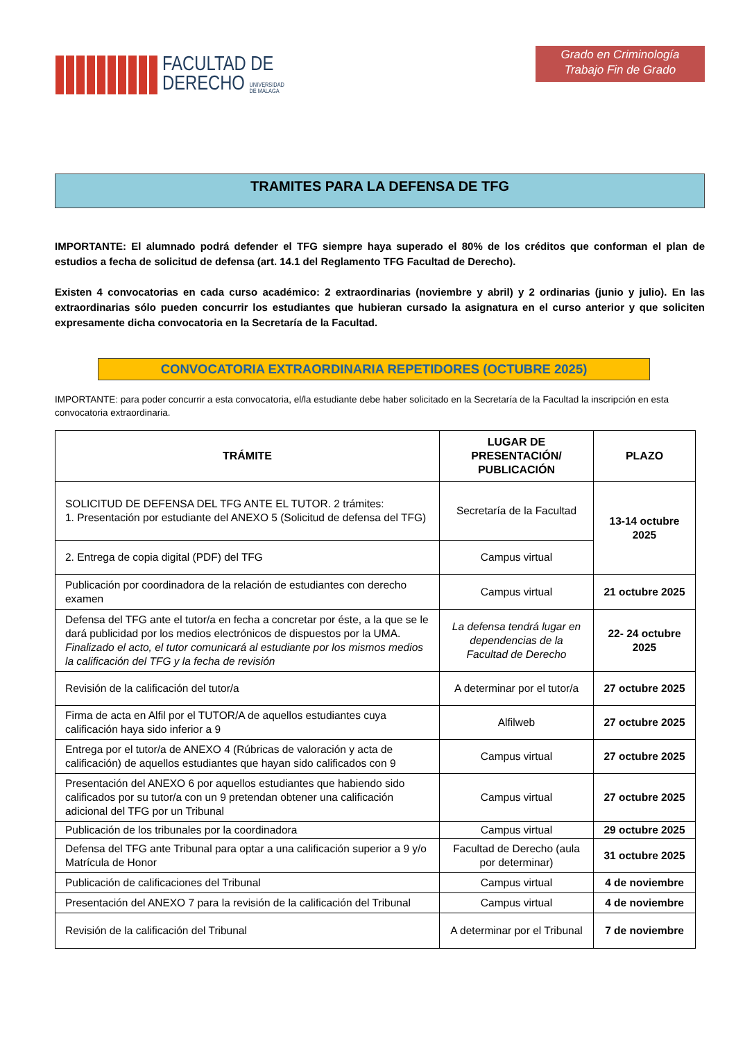FACULTAD DE
DERECHO UNIVERSIDAD
DE MÁLAGA
Grado en Criminología
Trabajo Fin de Grado
TRAMITES PARA LA DEFENSA DE TFG
IMPORTANTE: El alumnado podrá defender el TFG siempre haya superado el 80% de los créditos que conforman el plan de estudios a fecha de solicitud de defensa (art. 14.1 del Reglamento TFG Facultad de Derecho).
Existen 4 convocatorias en cada curso académico: 2 extraordinarias (noviembre y abril) y 2 ordinarias (junio y julio). En las extraordinarias sólo pueden concurrir los estudiantes que hubieran cursado la asignatura en el curso anterior y que soliciten expresamente dicha convocatoria en la Secretaría de la Facultad.
CONVOCATORIA EXTRAORDINARIA REPETIDORES (OCTUBRE 2025)
IMPORTANTE: para poder concurrir a esta convocatoria, el/la estudiante debe haber solicitado en la Secretaría de la Facultad la inscripción en esta convocatoria extraordinaria.
| TRÁMITE | LUGAR DE PRESENTACIÓN/ PUBLICACIÓN | PLAZO |
| --- | --- | --- |
| SOLICITUD DE DEFENSA DEL TFG ANTE EL TUTOR. 2 trámites: 1. Presentación por estudiante del ANEXO 5 (Solicitud de defensa del TFG) | Secretaría de la Facultad | 13-14 octubre 2025 |
| 2. Entrega de copia digital (PDF) del TFG | Campus virtual | |
| Publicación por coordinadora de la relación de estudiantes con derecho examen | Campus virtual | 21 octubre 2025 |
| Defensa del TFG ante el tutor/a en fecha a concretar por éste, a la que se le dará publicidad por los medios electrónicos de dispuestos por la UMA. Finalizado el acto, el tutor comunicará al estudiante por los mismos medios la calificación del TFG y la fecha de revisión | La defensa tendrá lugar en dependencias de la Facultad de Derecho | 22- 24 octubre 2025 |
| Revisión de la calificación del tutor/a | A determinar por el tutor/a | 27 octubre 2025 |
| Firma de acta en Alfil por el TUTOR/A de aquellos estudiantes cuya calificación haya sido inferior a 9 | Alfilweb | 27 octubre 2025 |
| Entrega por el tutor/a de ANEXO 4 (Rúbricas de valoración y acta de calificación) de aquellos estudiantes que hayan sido calificados con 9 | Campus virtual | 27 octubre 2025 |
| Presentación del ANEXO 6 por aquellos estudiantes que habiendo sido calificados por su tutor/a con un 9 pretendan obtener una calificación adicional del TFG por un Tribunal | Campus virtual | 27 octubre 2025 |
| Publicación de los tribunales por la coordinadora | Campus virtual | 29 octubre 2025 |
| Defensa del TFG ante Tribunal para optar a una calificación superior a 9 y/o Matrícula de Honor | Facultad de Derecho (aula por determinar) | 31 octubre 2025 |
| Publicación de calificaciones del Tribunal | Campus virtual | 4 de noviembre |
| Presentación del ANEXO 7 para la revisión de la calificación del Tribunal | Campus virtual | 4 de noviembre |
| Revisión de la calificación del Tribunal | A determinar por el Tribunal | 7 de noviembre |